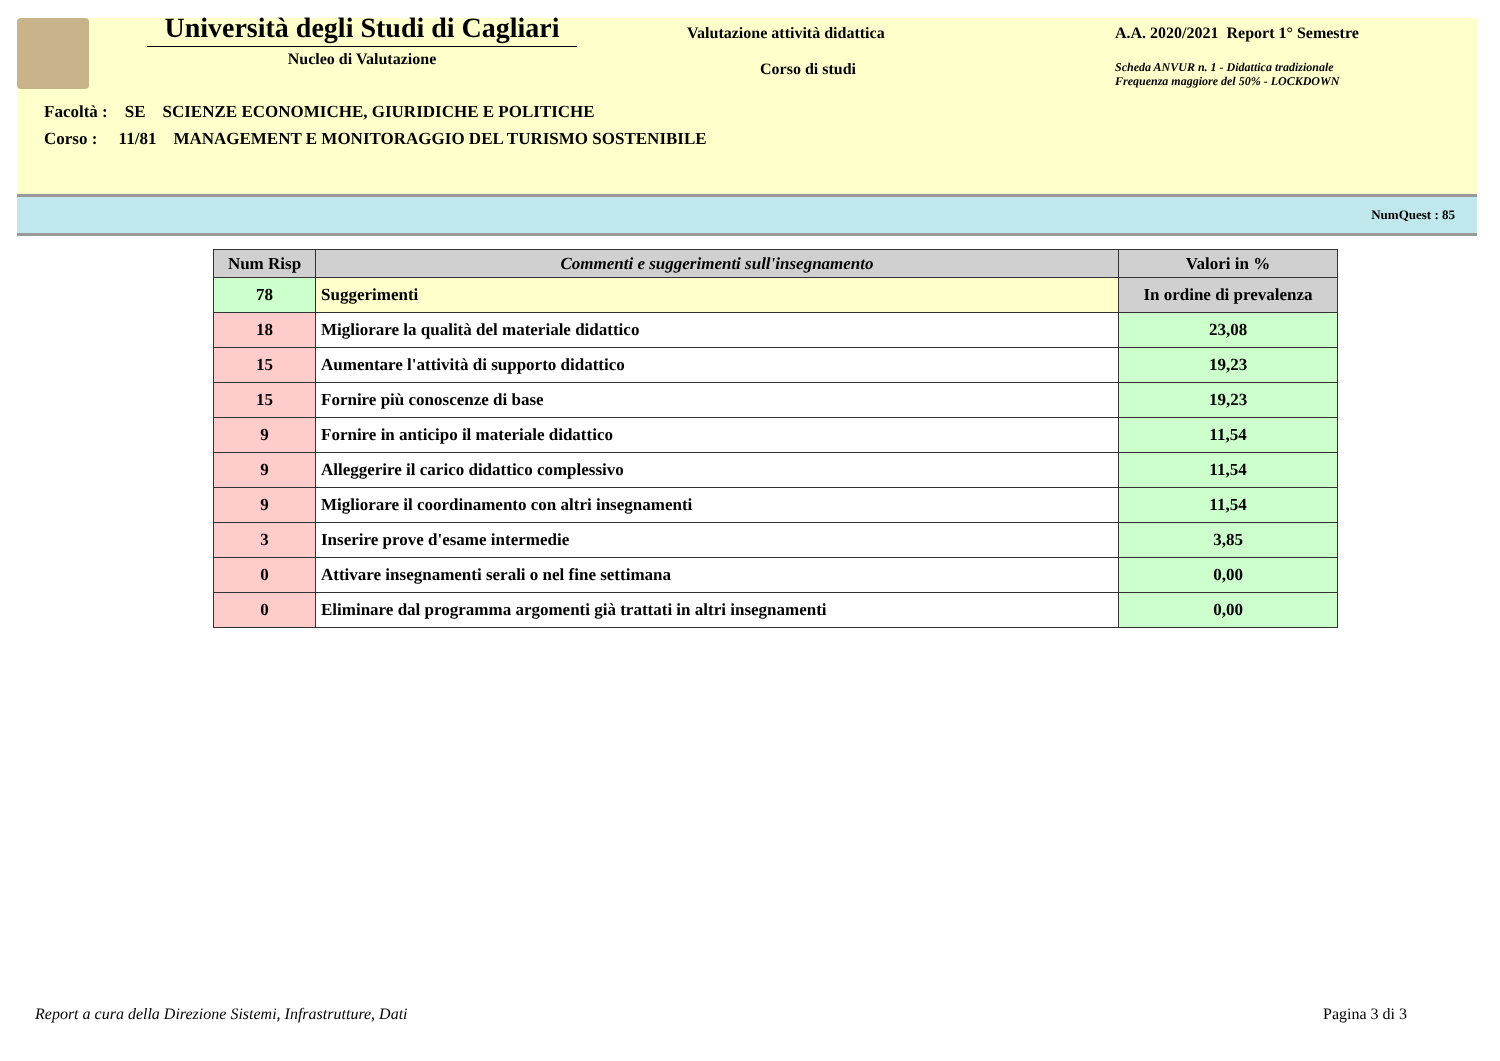Università degli Studi di Cagliari
Nucleo di Valutazione
Valutazione attività didattica
Corso di studi
A.A. 2020/2021 Report 1° Semestre
Scheda ANVUR n. 1 - Didattica tradizionale
Frequenza maggiore del 50% - LOCKDOWN
Facoltà : SE SCIENZE ECONOMICHE, GIURIDICHE E POLITICHE
Corso : 11/81 MANAGEMENT E MONITORAGGIO DEL TURISMO SOSTENIBILE
NumQuest : 85
| Num Risp | Commenti e suggerimenti sull'insegnamento | Valori in % |
| --- | --- | --- |
| 78 | Suggerimenti | In ordine di prevalenza |
| 18 | Migliorare la qualità del materiale didattico | 23,08 |
| 15 | Aumentare l'attività di supporto didattico | 19,23 |
| 15 | Fornire più conoscenze di base | 19,23 |
| 9 | Fornire in anticipo il materiale didattico | 11,54 |
| 9 | Alleggerire il carico didattico complessivo | 11,54 |
| 9 | Migliorare il coordinamento con altri insegnamenti | 11,54 |
| 3 | Inserire prove d'esame intermedie | 3,85 |
| 0 | Attivare insegnamenti serali o nel fine settimana | 0,00 |
| 0 | Eliminare dal programma argomenti già trattati in altri insegnamenti | 0,00 |
Report a cura della Direzione Sistemi, Infrastrutture, Dati
Pagina 3 di 3